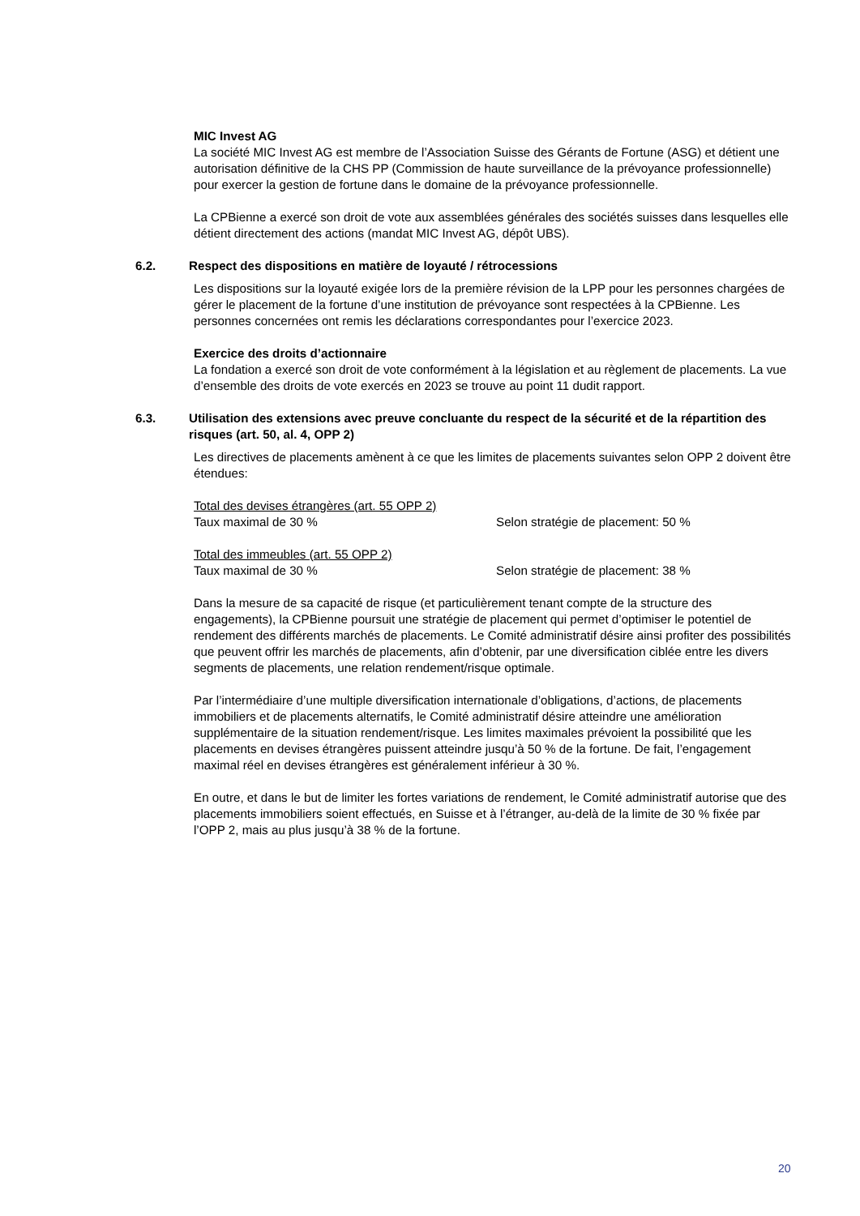MIC Invest AG
La société MIC Invest AG est membre de l’Association Suisse des Gérants de Fortune (ASG) et détient une autorisation définitive de la CHS PP (Commission de haute surveillance de la prévoyance professionnelle) pour exercer la gestion de fortune dans le domaine de la prévoyance professionnelle.
La CPBienne a exercé son droit de vote aux assemblées générales des sociétés suisses dans lesquelles elle détient directement des actions (mandat MIC Invest AG, dépôt UBS).
6.2. Respect des dispositions en matière de loyauté / rétrocessions
Les dispositions sur la loyauté exigée lors de la première révision de la LPP pour les personnes chargées de gérer le placement de la fortune d’une institution de prévoyance sont respectées à la CPBienne. Les personnes concernées ont remis les déclarations correspondantes pour l’exercice 2023.
Exercice des droits d’actionnaire
La fondation a exercé son droit de vote conformément à la législation et au règlement de placements. La vue d’ensemble des droits de vote exercés en 2023 se trouve au point 11 dudit rapport.
6.3. Utilisation des extensions avec preuve concluante du respect de la sécurité et de la répartition des risques (art. 50, al. 4, OPP 2)
Les directives de placements amènent à ce que les limites de placements suivantes selon OPP 2 doivent être étendues:
Total des devises étrangères (art. 55 OPP 2)
Taux maximal de 30 % Selon stratégie de placement: 50 %
Total des immeubles (art. 55 OPP 2)
Taux maximal de 30 % Selon stratégie de placement: 38 %
Dans la mesure de sa capacité de risque (et particulièrement tenant compte de la structure des engagements), la CPBienne poursuit une stratégie de placement qui permet d’optimiser le potentiel de rendement des différents marchés de placements. Le Comité administratif désire ainsi profiter des possibilités que peuvent offrir les marchés de placements, afin d’obtenir, par une diversification ciblée entre les divers segments de placements, une relation rendement/risque optimale.
Par l’intermédiaire d’une multiple diversification internationale d’obligations, d’actions, de placements immobiliers et de placements alternatifs, le Comité administratif désire atteindre une amélioration supplémentaire de la situation rendement/risque. Les limites maximales prévoient la possibilité que les placements en devises étrangères puissent atteindre jusqu’à 50 % de la fortune. De fait, l’engagement maximal réel en devises étrangères est généralement inférieur à 30 %.
En outre, et dans le but de limiter les fortes variations de rendement, le Comité administratif autorise que des placements immobiliers soient effectués, en Suisse et à l’étranger, au-delà de la limite de 30 % fixée par l’OPP 2, mais au plus jusqu’à 38 % de la fortune.
20